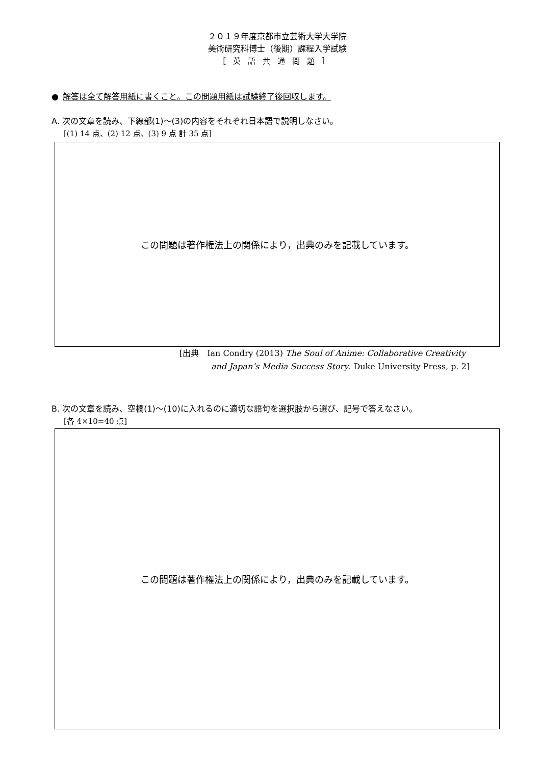２０１９年度京都市立芸術大学大学院
美術研究科博士（後期）課程入学試験
［英語共通問題］
● 解答は全て解答用紙に書くこと。この問題用紙は試験終了後回収します。
A. 次の文章を読み、下線部(1)～(3)の内容をそれぞれ日本語で説明しなさい。
[(1) 14 点、(2) 12 点、(3) 9 点 計 35 点]
この問題は著作権法上の関係により，出典のみを記載しています。
[出典　Ian Condry (2013) The Soul of Anime: Collaborative Creativity
and Japan’s Media Success Story. Duke University Press, p. 2]
B. 次の文章を読み、空欄(1)～(10)に入れるのに適切な語句を選択肢から選び、記号で答えなさい。
[各 4×10=40 点]
この問題は著作権法上の関係により，出典のみを記載しています。